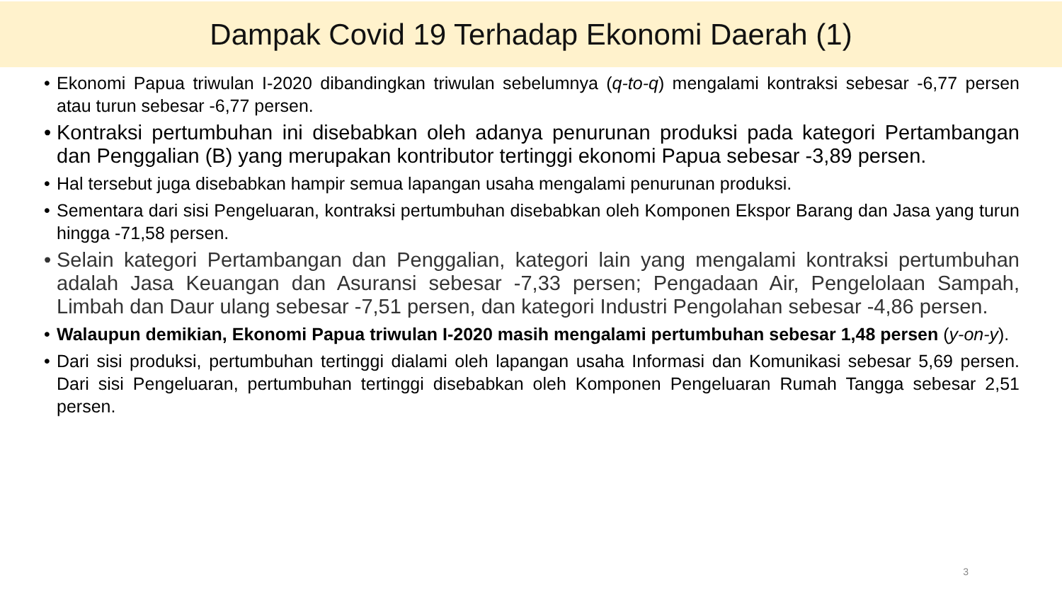Dampak Covid 19 Terhadap Ekonomi Daerah (1)
• Ekonomi Papua triwulan I-2020 dibandingkan triwulan sebelumnya (q-to-q) mengalami kontraksi sebesar -6,77 persen atau turun sebesar -6,77 persen.
• Kontraksi pertumbuhan ini disebabkan oleh adanya penurunan produksi pada kategori Pertambangan dan Penggalian (B) yang merupakan kontributor tertinggi ekonomi Papua sebesar -3,89 persen.
• Hal tersebut juga disebabkan hampir semua lapangan usaha mengalami penurunan produksi.
• Sementara dari sisi Pengeluaran, kontraksi pertumbuhan disebabkan oleh Komponen Ekspor Barang dan Jasa yang turun hingga -71,58 persen.
• Selain kategori Pertambangan dan Penggalian, kategori lain yang mengalami kontraksi pertumbuhan adalah Jasa Keuangan dan Asuransi sebesar -7,33 persen; Pengadaan Air, Pengelolaan Sampah, Limbah dan Daur ulang sebesar -7,51 persen, dan kategori Industri Pengolahan sebesar -4,86 persen.
• Walaupun demikian, Ekonomi Papua triwulan I-2020 masih mengalami pertumbuhan sebesar 1,48 persen (y-on-y).
• Dari sisi produksi, pertumbuhan tertinggi dialami oleh lapangan usaha Informasi dan Komunikasi sebesar 5,69 persen. Dari sisi Pengeluaran, pertumbuhan tertinggi disebabkan oleh Komponen Pengeluaran Rumah Tangga sebesar 2,51 persen.
3